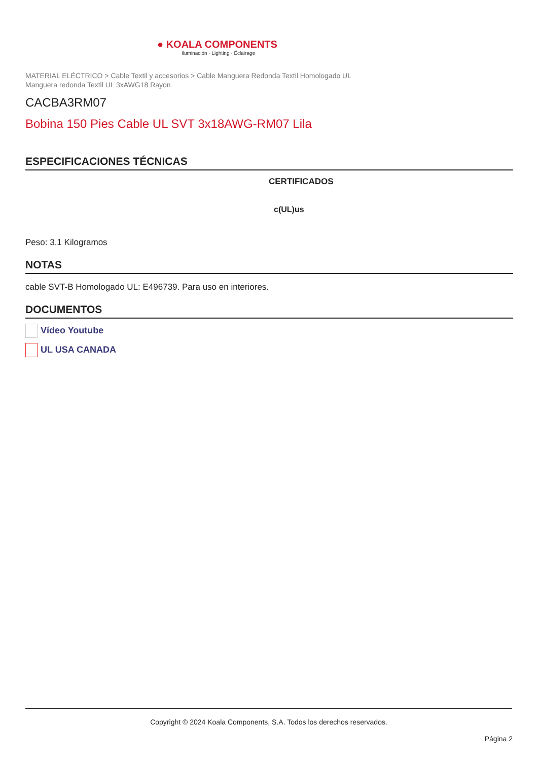● KOALA COMPONENTS
Iluminación · Lighting · Éclairage
MATERIAL ELÉCTRICO > Cable Textil y accesorios > Cable Manguera Redonda Textil Homologado UL
Manguera redonda Textil UL 3xAWG18 Rayon
CACBA3RM07
Bobina 150 Pies Cable UL SVT 3x18AWG-RM07 Lila
ESPECIFICACIONES TÉCNICAS
CERTIFICADOS
c(UL)us
Peso: 3.1 Kilogramos
NOTAS
cable SVT-B Homologado UL: E496739. Para uso en interiores.
DOCUMENTOS
Vídeo Youtube
UL USA CANADA
Copyright © 2024 Koala Components, S.A. Todos los derechos reservados.
Página 2